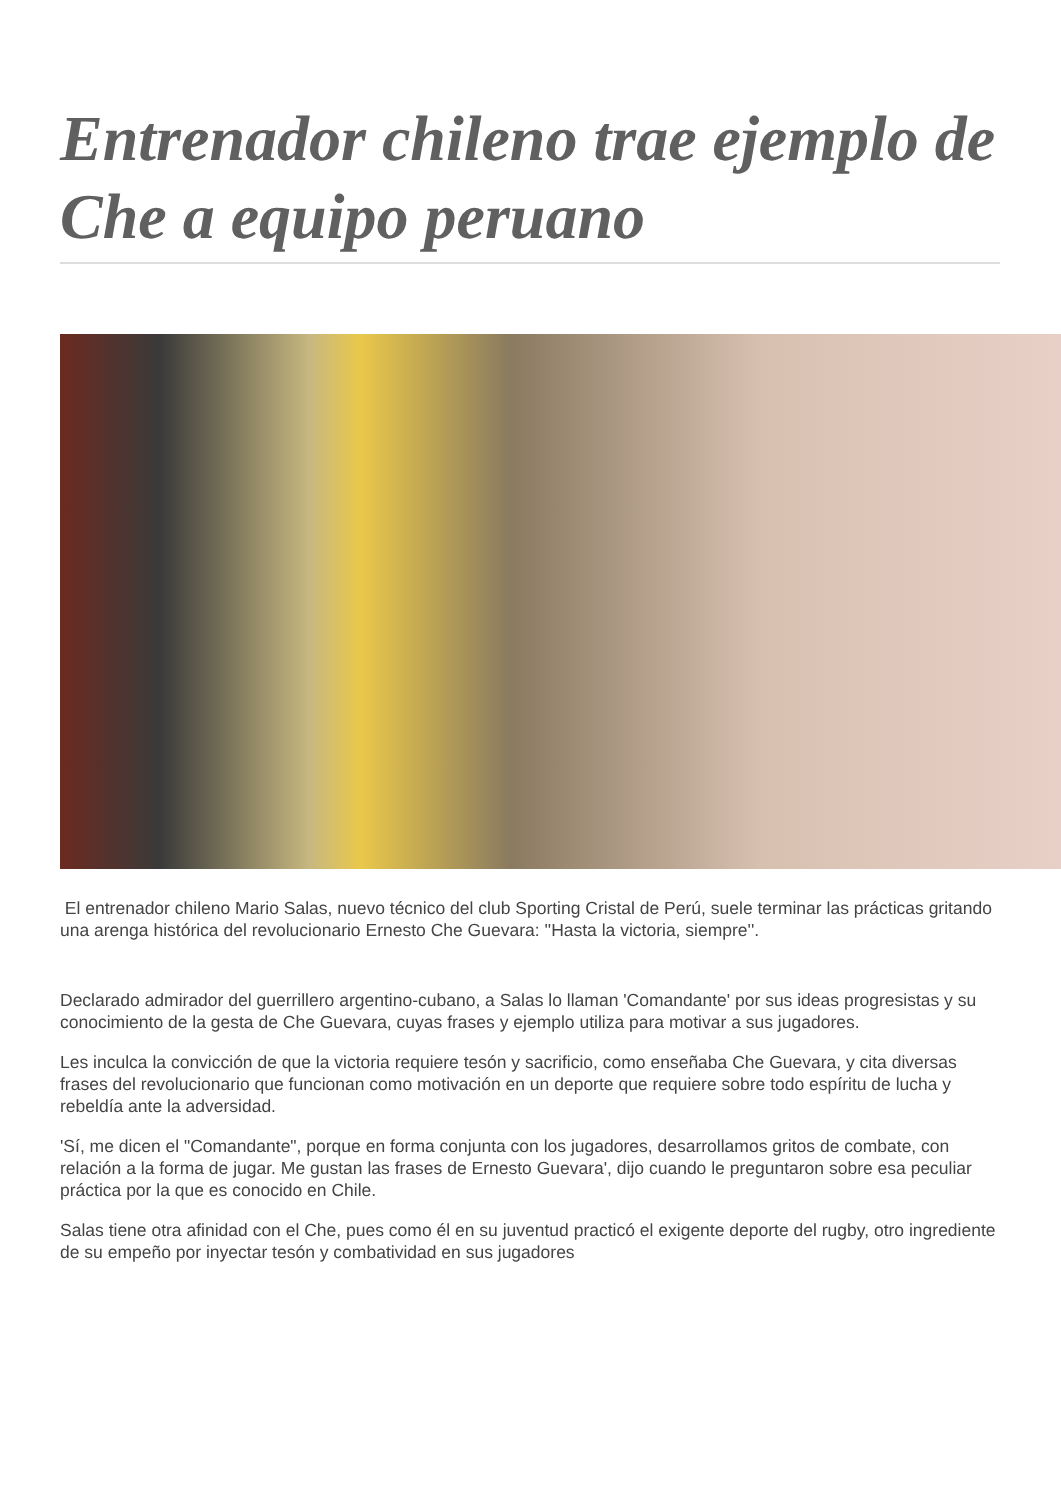Entrenador chileno trae ejemplo de Che a equipo peruano
El entrenador chileno Mario Salas, nuevo técnico del club Sporting Cristal de Perú, suele terminar las prácticas gritando una arenga histórica del revolucionario Ernesto Che Guevara: ''Hasta la victoria, siempre''.
Declarado admirador del guerrillero argentino-cubano, a Salas lo llaman 'Comandante' por sus ideas progresistas y su conocimiento de la gesta de Che Guevara, cuyas frases y ejemplo utiliza para motivar a sus jugadores.
Les inculca la convicción de que la victoria requiere tesón y sacrificio, como enseñaba Che Guevara, y cita diversas frases del revolucionario que funcionan como motivación en un deporte que requiere sobre todo espíritu de lucha y rebeldía ante la adversidad.
'Sí, me dicen el "Comandante", porque en forma conjunta con los jugadores, desarrollamos gritos de combate, con relación a la forma de jugar. Me gustan las frases de Ernesto Guevara', dijo cuando le preguntaron sobre esa peculiar práctica por la que es conocido en Chile.
Salas tiene otra afinidad con el Che, pues como él en su juventud practicó el exigente deporte del rugby, otro ingrediente de su empeño por inyectar tesón y combatividad en sus jugadores